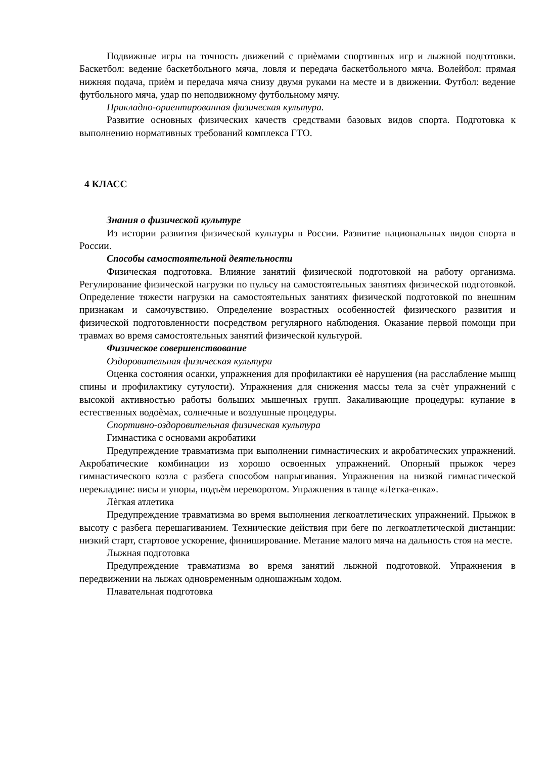Подвижные игры на точность движений с приѐмами спортивных игр и лыжной подготовки. Баскетбол: ведение баскетбольного мяча, ловля и передача баскетбольного мяча. Волейбол: прямая нижняя подача, приѐм и передача мяча снизу двумя руками на месте и в движении. Футбол: ведение футбольного мяча, удар по неподвижному футбольному мячу.
Прикладно-ориентированная физическая культура.
Развитие основных физических качеств средствами базовых видов спорта. Подготовка к выполнению нормативных требований комплекса ГТО.
4 КЛАСС
Знания о физической культуре
Из истории развития физической культуры в России. Развитие национальных видов спорта в России.
Способы самостоятельной деятельности
Физическая подготовка. Влияние занятий физической подготовкой на работу организма. Регулирование физической нагрузки по пульсу на самостоятельных занятиях физической подготовкой. Определение тяжести нагрузки на самостоятельных занятиях физической подготовкой по внешним признакам и самочувствию. Определение возрастных особенностей физического развития и физической подготовленности посредством регулярного наблюдения. Оказание первой помощи при травмах во время самостоятельных занятий физической культурой.
Физическое совершенствование
Оздоровительная физическая культура
Оценка состояния осанки, упражнения для профилактики еѐ нарушения (на расслабление мышц спины и профилактику сутулости). Упражнения для снижения массы тела за счѐт упражнений с высокой активностью работы больших мышечных групп. Закаливающие процедуры: купание в естественных водоѐмах, солнечные и воздушные процедуры.
Спортивно-оздоровительная физическая культура
Гимнастика с основами акробатики
Предупреждение травматизма при выполнении гимнастических и акробатических упражнений. Акробатические комбинации из хорошо освоенных упражнений. Опорный прыжок через гимнастического козла с разбега способом напрыгивания. Упражнения на низкой гимнастической перекладине: висы и упоры, подъѐм переворотом. Упражнения в танце «Летка-енка».
Лѐгкая атлетика
Предупреждение травматизма во время выполнения легкоатлетических упражнений. Прыжок в высоту с разбега перешагиванием. Технические действия при беге по легкоатлетической дистанции: низкий старт, стартовое ускорение, финиширование. Метание малого мяча на дальность стоя на месте.
Лыжная подготовка
Предупреждение травматизма во время занятий лыжной подготовкой. Упражнения в передвижении на лыжах одновременным одношажным ходом.
Плавательная подготовка